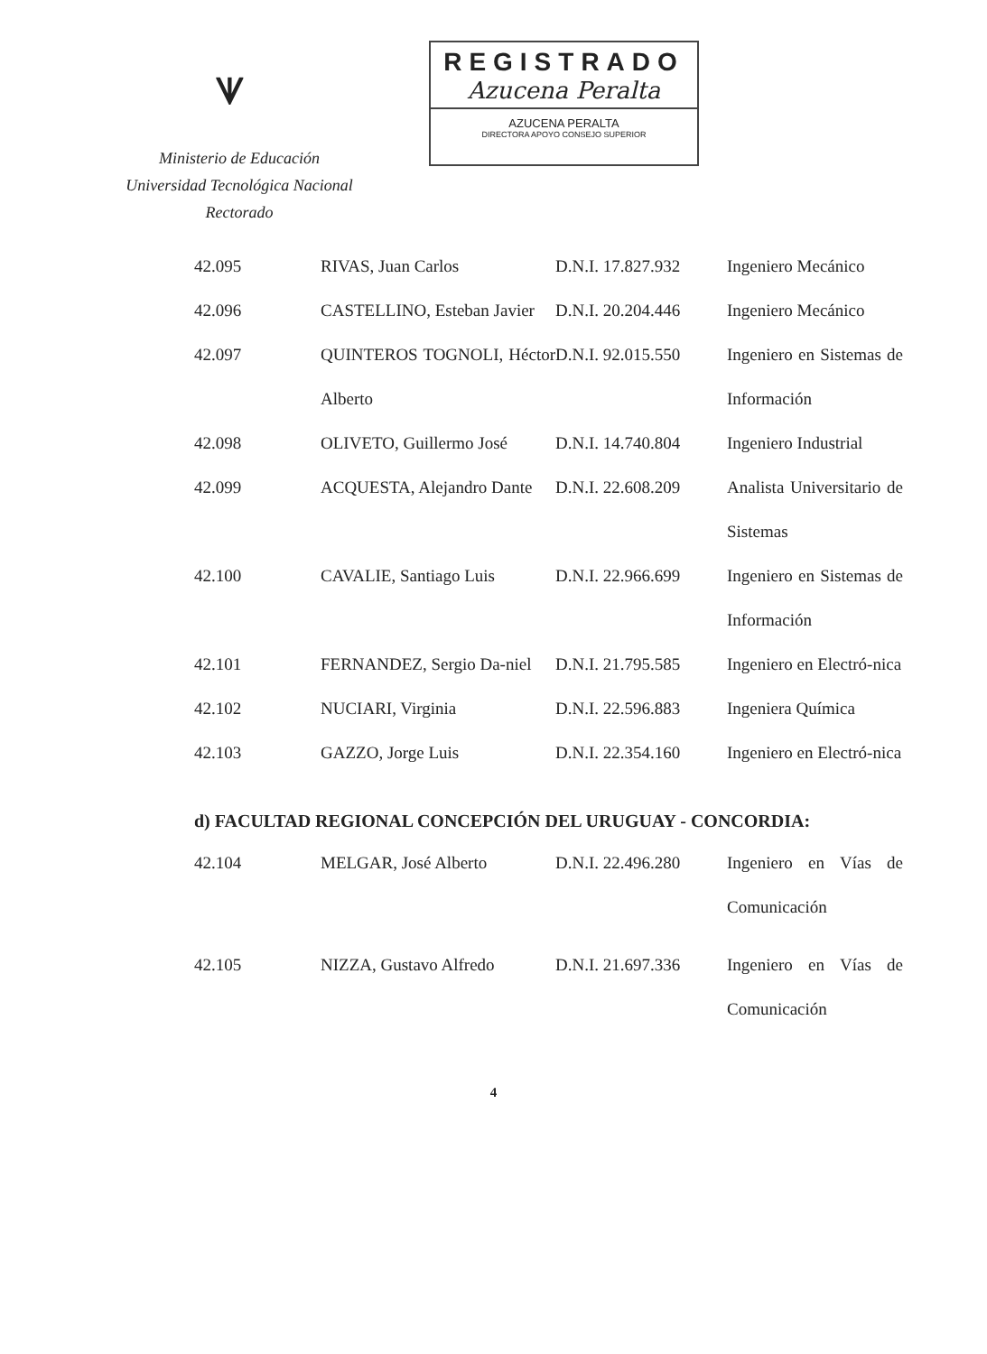ᗐ
Ministerio de Educación
Universidad Tecnológica Nacional
Rectorado
REGISTRADO
Azucena Peralta
AZUCENA PERALTA
DIRECTORA APOYO CONSEJO SUPERIOR
| 42.095 | RIVAS, Juan Carlos | D.N.I. 17.827.932 | Ingeniero Mecánico |
| 42.096 | CASTELLINO, Esteban Javier | D.N.I. 20.204.446 | Ingeniero Mecánico |
| 42.097 | QUINTEROS TOGNOLI, Héctor Alberto | D.N.I. 92.015.550 | Ingeniero en Sistemas de Información |
| 42.098 | OLIVETO, Guillermo José | D.N.I. 14.740.804 | Ingeniero Industrial |
| 42.099 | ACQUESTA, Alejandro Dante | D.N.I. 22.608.209 | Analista Universitario de Sistemas |
| 42.100 | CAVALIE, Santiago Luis | D.N.I. 22.966.699 | Ingeniero en Sistemas de Información |
| 42.101 | FERNANDEZ, Sergio Da-niel | D.N.I. 21.795.585 | Ingeniero en Electró-nica |
| 42.102 | NUCIARI, Virginia | D.N.I. 22.596.883 | Ingeniera Química |
| 42.103 | GAZZO, Jorge Luis | D.N.I. 22.354.160 | Ingeniero en Electró-nica |
d) FACULTAD REGIONAL CONCEPCIÓN DEL URUGUAY - CONCORDIA:
| 42.104 | MELGAR, José Alberto | D.N.I. 22.496.280 | Ingeniero en Vías de Comunicación |
| 42.105 | NIZZA, Gustavo Alfredo | D.N.I. 21.697.336 | Ingeniero en Vías de Comunicación |
4